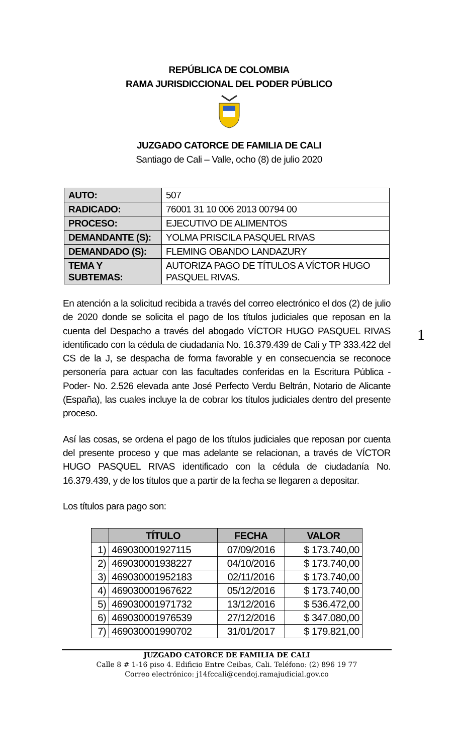REPÚBLICA DE COLOMBIA
RAMA JURISDICCIONAL DEL PODER PÚBLICO
JUZGADO CATORCE DE FAMILIA DE CALI
Santiago de Cali – Valle, ocho (8) de julio 2020
| AUTO: | 507 |
| RADICADO: | 76001 31 10 006 2013 00794 00 |
| PROCESO: | EJECUTIVO DE ALIMENTOS |
| DEMANDANTE (S): | YOLMA PRISCILA PASQUEL RIVAS |
| DEMANDADO (S): | FLEMING OBANDO LANDAZURY |
| TEMA Y SUBTEMAS: | AUTORIZA PAGO DE TÍTULOS A VÍCTOR HUGO PASQUEL RIVAS. |
En atención a la solicitud recibida a través del correo electrónico el dos (2) de julio de 2020 donde se solicita el pago de los títulos judiciales que reposan en la cuenta del Despacho a través del abogado VÍCTOR HUGO PASQUEL RIVAS identificado con la cédula de ciudadanía No. 16.379.439 de Cali y TP 333.422 del CS de la J, se despacha de forma favorable y en consecuencia se reconoce personería para actuar con las facultades conferidas en la Escritura Pública -Poder- No. 2.526 elevada ante José Perfecto Verdu Beltrán, Notario de Alicante (España), las cuales incluye la de cobrar los títulos judiciales dentro del presente proceso.
1
Así las cosas, se ordena el pago de los títulos judiciales que reposan por cuenta del presente proceso y que mas adelante se relacionan, a través de VÍCTOR HUGO PASQUEL RIVAS identificado con la cédula de ciudadanía No. 16.379.439, y de los títulos que a partir de la fecha se llegaren a depositar.
Los títulos para pago son:
| | TÍTULO | FECHA | VALOR |
| --- | --- | --- | --- |
| 1) | 469030001927115 | 07/09/2016 | $ 173.740,00 |
| 2) | 469030001938227 | 04/10/2016 | $ 173.740,00 |
| 3) | 469030001952183 | 02/11/2016 | $ 173.740,00 |
| 4) | 469030001967622 | 05/12/2016 | $ 173.740,00 |
| 5) | 469030001971732 | 13/12/2016 | $ 536.472,00 |
| 6) | 469030001976539 | 27/12/2016 | $ 347.080,00 |
| 7) | 469030001990702 | 31/01/2017 | $ 179.821,00 |
JUZGADO CATORCE DE FAMILIA DE CALI
Calle 8 # 1-16 piso 4. Edificio Entre Ceibas, Cali. Teléfono: (2) 896 19 77
Correo electrónico: j14fccali@cendoj.ramajudicial.gov.co